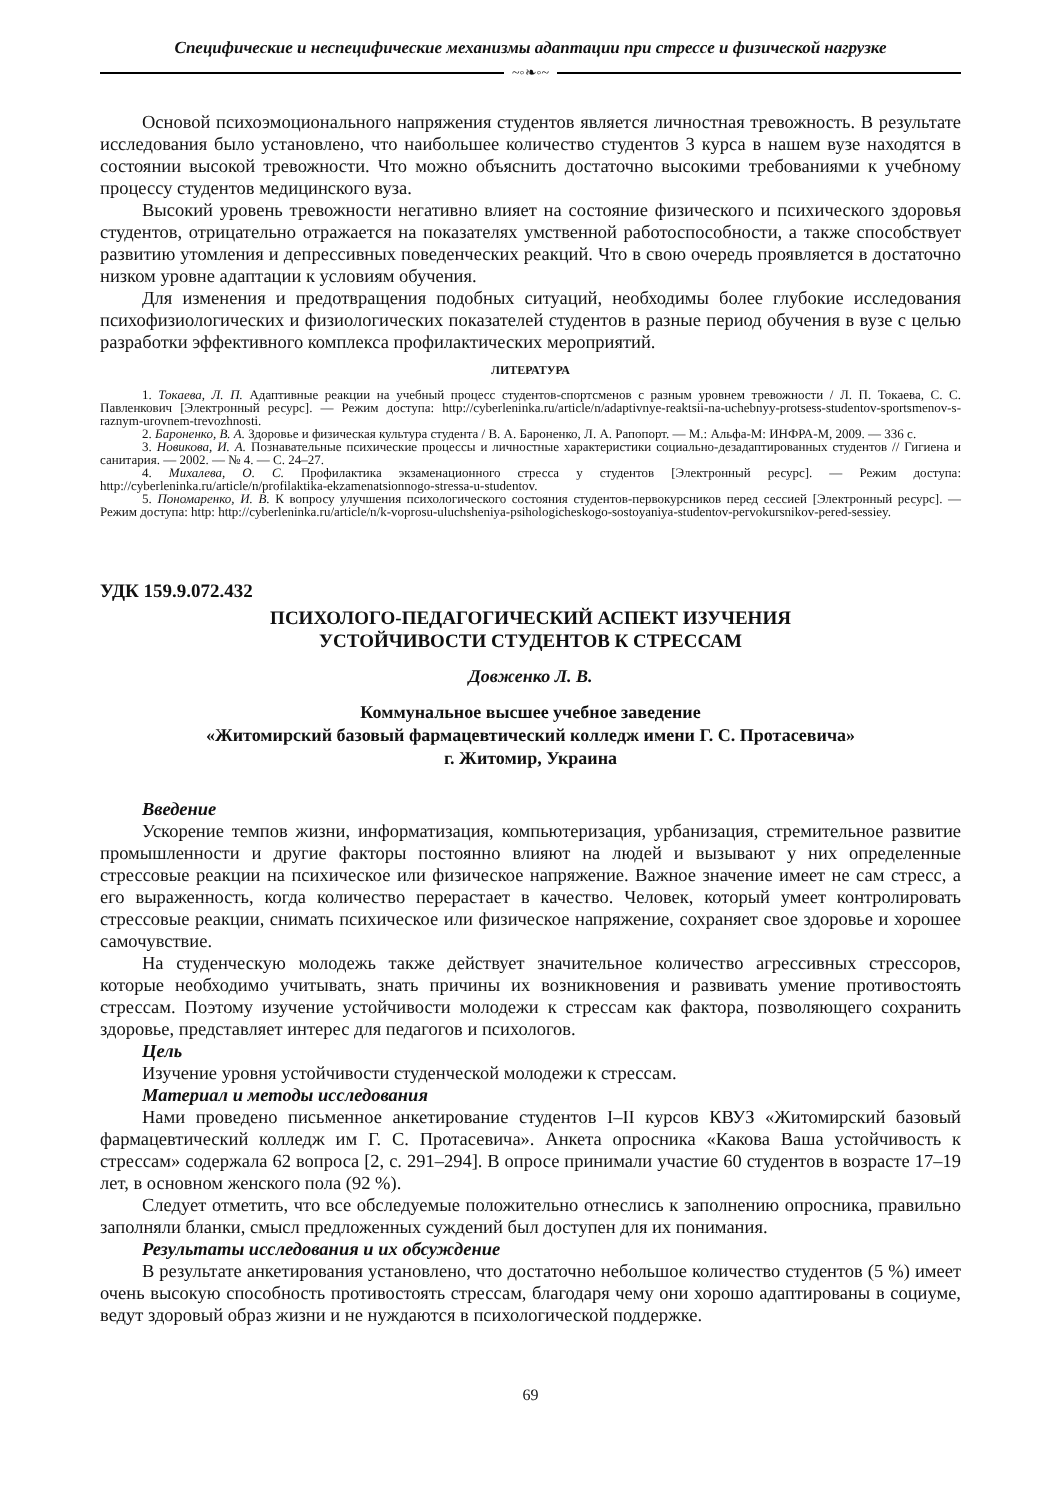Специфические и неспецифические механизмы адаптации при стрессе и физической нагрузке
~◦❧◦~
Основой психоэмоционального напряжения студентов является личностная тревожность. В результате исследования было установлено, что наибольшее количество студентов 3 курса в нашем вузе находятся в состоянии высокой тревожности. Что можно объяснить достаточно высокими требованиями к учебному процессу студентов медицинского вуза.
Высокий уровень тревожности негативно влияет на состояние физического и психического здоровья студентов, отрицательно отражается на показателях умственной работоспособности, а также способствует развитию утомления и депрессивных поведенческих реакций. Что в свою очередь проявляется в достаточно низком уровне адаптации к условиям обучения.
Для изменения и предотвращения подобных ситуаций, необходимы более глубокие исследования психофизиологических и физиологических показателей студентов в разные период обучения в вузе с целью разработки эффективного комплекса профилактических мероприятий.
ЛИТЕРАТУРА
1. Токаева, Л. П. Адаптивные реакции на учебный процесс студентов-спортсменов с разным уровнем тревожности / Л. П. Токаева, С. С. Павленкович [Электронный ресурс]. — Режим доступа: http://cyberleninka.ru/article/n/adaptivnye-reaktsii-na-uchebnyy-protsess-studentov-sportsmenov-s-raznym-urovnem-trevozhnosti.
2. Бароненко, В. А. Здоровье и физическая культура студента / В. А. Бароненко, Л. А. Рапопорт. — М.: Альфа-М: ИНФРА-М, 2009. — 336 с.
3. Новикова, И. А. Познавательные психические процессы и личностные характеристики социально-дезадаптированных студентов // Гигиена и санитария. — 2002. — № 4. — С. 24–27.
4. Михалева, О. С. Профилактика экзаменационного стресса у студентов [Электронный ресурс]. — Режим доступа: http://cyberleninka.ru/article/n/profilaktika-ekzamenatsionnogo-stressa-u-studentov.
5. Пономаренко, И. В. К вопросу улучшения психологического состояния студентов-первокурсников перед сессией [Электронный ресурс]. — Режим доступа: http: http://cyberleninka.ru/article/n/k-voprosu-uluchsheniya-psihologicheskogo-sostoyaniya-studentov-pervokursnikov-pered-sessiey.
УДК 159.9.072.432
ПСИХОЛОГО-ПЕДАГОГИЧЕСКИЙ АСПЕКТ ИЗУЧЕНИЯ
УСТОЙЧИВОСТИ СТУДЕНТОВ К СТРЕССАМ
Довженко Л. В.
Коммунальное высшее учебное заведение
«Житомирский базовый фармацевтический колледж имени Г. С. Протасевича»
г. Житомир, Украина
Введение
Ускорение темпов жизни, информатизация, компьютеризация, урбанизация, стремительное развитие промышленности и другие факторы постоянно влияют на людей и вызывают у них определенные стрессовые реакции на психическое или физическое напряжение. Важное значение имеет не сам стресс, а его выраженность, когда количество перерастает в качество. Человек, который умеет контролировать стрессовые реакции, снимать психическое или физическое напряжение, сохраняет свое здоровье и хорошее самочувствие.
На студенческую молодежь также действует значительное количество агрессивных стрессоров, которые необходимо учитывать, знать причины их возникновения и развивать умение противостоять стрессам. Поэтому изучение устойчивости молодежи к стрессам как фактора, позволяющего сохранить здоровье, представляет интерес для педагогов и психологов.
Цель
Изучение уровня устойчивости студенческой молодежи к стрессам.
Материал и методы исследования
Нами проведено письменное анкетирование студентов I–II курсов КВУЗ «Житомирский базовый фармацевтический колледж им Г. С. Протасевича». Анкета опросника «Какова Ваша устойчивость к стрессам» содержала 62 вопроса [2, с. 291–294]. В опросе принимали участие 60 студентов в возрасте 17–19 лет, в основном женского пола (92 %).
Следует отметить, что все обследуемые положительно отнеслись к заполнению опросника, правильно заполняли бланки, смысл предложенных суждений был доступен для их понимания.
Результаты исследования и их обсуждение
В результате анкетирования установлено, что достаточно небольшое количество студентов (5 %) имеет очень высокую способность противостоять стрессам, благодаря чему они хорошо адаптированы в социуме, ведут здоровый образ жизни и не нуждаются в психологической поддержке.
69